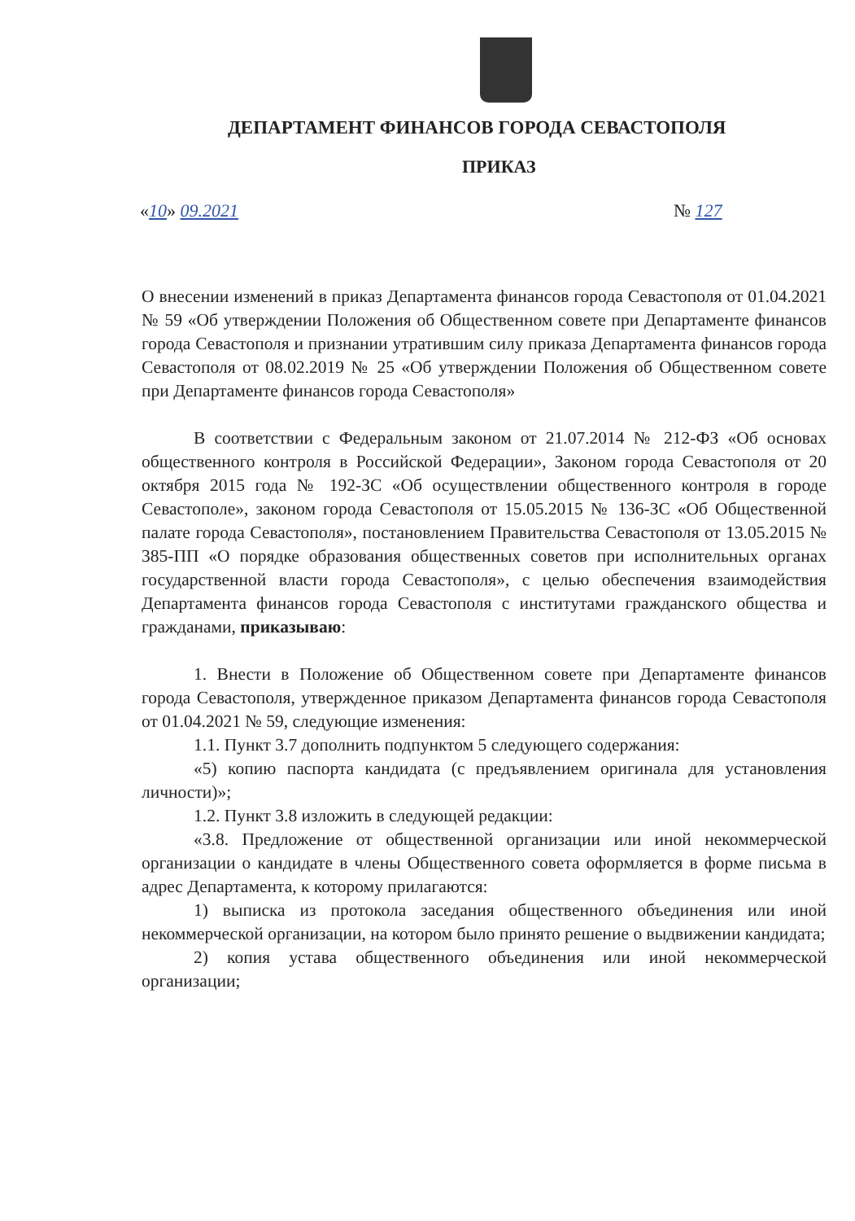ДЕПАРТАМЕНТ ФИНАНСОВ ГОРОДА СЕВАСТОПОЛЯ
ПРИКАЗ
«10» 09.2021 № 127
О внесении изменений в приказ Департамента финансов города Севастополя от 01.04.2021 № 59 «Об утверждении Положения об Общественном совете при Департаменте финансов города Севастополя и признании утратившим силу приказа Департамента финансов города Севастополя от 08.02.2019 № 25 «Об утверждении Положения об Общественном совете при Департаменте финансов города Севастополя»
В соответствии с Федеральным законом от 21.07.2014 № 212-ФЗ «Об основах общественного контроля в Российской Федерации», Законом города Севастополя от 20 октября 2015 года № 192-ЗС «Об осуществлении общественного контроля в городе Севастополе», законом города Севастополя от 15.05.2015 № 136-ЗС «Об Общественной палате города Севастополя», постановлением Правительства Севастополя от 13.05.2015 № 385-ПП «О порядке образования общественных советов при исполнительных органах государственной власти города Севастополя», с целью обеспечения взаимодействия Департамента финансов города Севастополя с институтами гражданского общества и гражданами, приказываю:
1. Внести в Положение об Общественном совете при Департаменте финансов города Севастополя, утвержденное приказом Департамента финансов города Севастополя от 01.04.2021 № 59, следующие изменения:
1.1. Пункт 3.7 дополнить подпунктом 5 следующего содержания:
«5) копию паспорта кандидата (с предъявлением оригинала для установления личности)»;
1.2. Пункт 3.8 изложить в следующей редакции:
«3.8. Предложение от общественной организации или иной некоммерческой организации о кандидате в члены Общественного совета оформляется в форме письма в адрес Департамента, к которому прилагаются:
1) выписка из протокола заседания общественного объединения или иной некоммерческой организации, на котором было принято решение о выдвижении кандидата;
2) копия устава общественного объединения или иной некоммерческой организации;